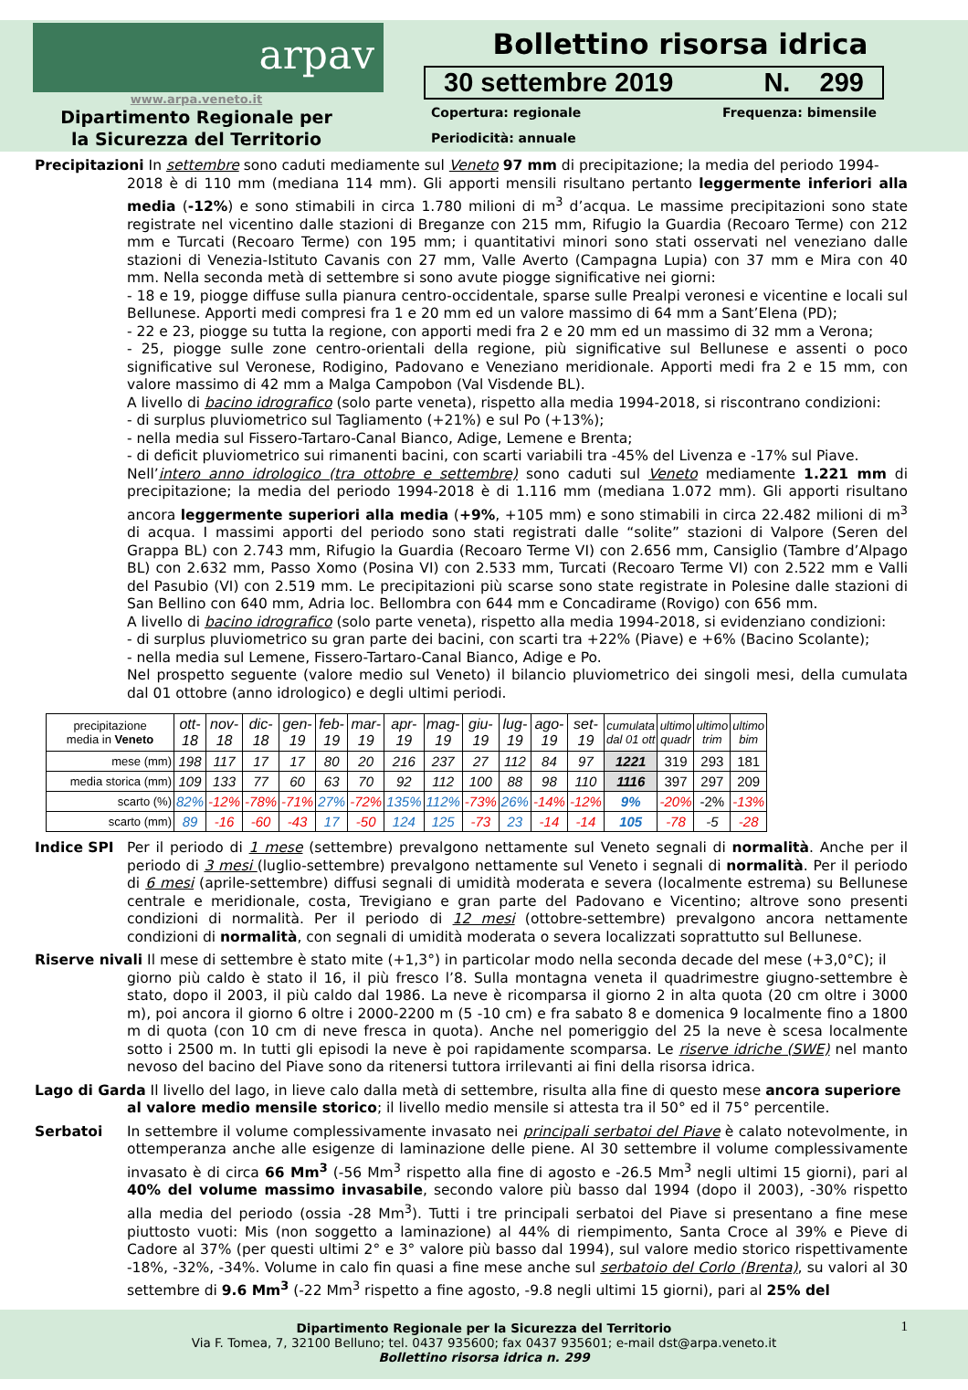arpav
www.arpa.veneto.it
Dipartimento Regionale per
la Sicurezza del Territorio
Bollettino risorsa idrica
30 settembre 2019 N. 299
Copertura: regionale Frequenza: bimensile
Periodicità: annuale
Precipitazioni In settembre sono caduti mediamente sul Veneto 97 mm di precipitazione; la media del periodo 1994-
2018 è di 110 mm (mediana 114 mm). Gli apporti mensili risultano pertanto leggermente inferiori alla media (-12%) e sono stimabili in circa 1.780 milioni di m<sup>3</sup> d’acqua. Le massime precipitazioni sono state registrate nel vicentino dalle stazioni di Breganze con 215 mm, Rifugio la Guardia (Recoaro Terme) con 212 mm e Turcati (Recoaro Terme) con 195 mm; i quantitativi minori sono stati osservati nel veneziano dalle stazioni di Venezia-Istituto Cavanis con 27 mm, Valle Averto (Campagna Lupia) con 37 mm e Mira con 40 mm. Nella seconda metà di settembre si sono avute piogge significative nei giorni:
- 18 e 19, piogge diffuse sulla pianura centro-occidentale, sparse sulle Prealpi veronesi e vicentine e locali sul Bellunese. Apporti medi compresi fra 1 e 20 mm ed un valore massimo di 64 mm a Sant’Elena (PD);
- 22 e 23, piogge su tutta la regione, con apporti medi fra 2 e 20 mm ed un massimo di 32 mm a Verona;
- 25, piogge sulle zone centro-orientali della regione, più significative sul Bellunese e assenti o poco significative sul Veronese, Rodigino, Padovano e Veneziano meridionale. Apporti medi fra 2 e 15 mm, con valore massimo di 42 mm a Malga Campobon (Val Visdende BL).
A livello di bacino idrografico (solo parte veneta), rispetto alla media 1994-2018, si riscontrano condizioni:
- di surplus pluviometrico sul Tagliamento (+21%) e sul Po (+13%);
- nella media sul Fissero-Tartaro-Canal Bianco, Adige, Lemene e Brenta;
- di deficit pluviometrico sui rimanenti bacini, con scarti variabili tra -45% del Livenza e -17% sul Piave.
Nell’intero anno idrologico (tra ottobre e settembre) sono caduti sul Veneto mediamente 1.221 mm di precipitazione; la media del periodo 1994-2018 è di 1.116 mm (mediana 1.072 mm). Gli apporti risultano ancora leggermente superiori alla media (+9%, +105 mm) e sono stimabili in circa 22.482 milioni di m<sup>3</sup> di acqua. I massimi apporti del periodo sono stati registrati dalle “solite” stazioni di Valpore (Seren del Grappa BL) con 2.743 mm, Rifugio la Guardia (Recoaro Terme VI) con 2.656 mm, Cansiglio (Tambre d’Alpago BL) con 2.632 mm, Passo Xomo (Posina VI) con 2.533 mm, Turcati (Recoaro Terme VI) con 2.522 mm e Valli del Pasubio (VI) con 2.519 mm. Le precipitazioni più scarse sono state registrate in Polesine dalle stazioni di San Bellino con 640 mm, Adria loc. Bellombra con 644 mm e Concadirame (Rovigo) con 656 mm.
A livello di bacino idrografico (solo parte veneta), rispetto alla media 1994-2018, si evidenziano condizioni:
- di surplus pluviometrico su gran parte dei bacini, con scarti tra +22% (Piave) e +6% (Bacino Scolante);
- nella media sul Lemene, Fissero-Tartaro-Canal Bianco, Adige e Po.
Nel prospetto seguente (valore medio sul Veneto) il bilancio pluviometrico dei singoli mesi, della cumulata dal 01 ottobre (anno idrologico) e degli ultimi periodi.
| precipitazione media in Veneto | ott- 18 | nov- 18 | dic- 18 | gen- 19 | feb- 19 | mar- 19 | apr- 19 | mag- 19 | giu- 19 | lug- 19 | ago- 19 | set- 19 | cumulata dal 01 ott | ultimo quadr | ultimo trim | ultimo bim |
| --- | --- | --- | --- | --- | --- | --- | --- | --- | --- | --- | --- | --- | --- | --- | --- | --- |
| mese (mm) | 198 | 117 | 17 | 17 | 80 | 20 | 216 | 237 | 27 | 112 | 84 | 97 | 1221 | 319 | 293 | 181 |
| media storica (mm) | 109 | 133 | 77 | 60 | 63 | 70 | 92 | 112 | 100 | 88 | 98 | 110 | 1116 | 397 | 297 | 209 |
| scarto (%) | 82% | -12% | -78% | -71% | 27% | -72% | 135% | 112% | -73% | 26% | -14% | -12% | 9% | -20% | -2% | -13% |
| scarto (mm) | 89 | -16 | -60 | -43 | 17 | -50 | 124 | 125 | -73 | 23 | -14 | -14 | 105 | -78 | -5 | -28 |
Indice SPI Per il periodo di 1 mese (settembre) prevalgono nettamente sul Veneto segnali di normalità. Anche per il periodo di 3 mesi (luglio-settembre) prevalgono nettamente sul Veneto i segnali di normalità. Per il periodo di 6 mesi (aprile-settembre) diffusi segnali di umidità moderata e severa (localmente estrema) su Bellunese centrale e meridionale, costa, Trevigiano e gran parte del Padovano e Vicentino; altrove sono presenti condizioni di normalità. Per il periodo di 12 mesi (ottobre-settembre) prevalgono ancora nettamente condizioni di normalità, con segnali di umidità moderata o severa localizzati soprattutto sul Bellunese.
Riserve nivali Il mese di settembre è stato mite (+1,3°) in particolar modo nella seconda decade del mese (+3,0°C); il
giorno più caldo è stato il 16, il più fresco l’8. Sulla montagna veneta il quadrimestre giugno-settembre è stato, dopo il 2003, il più caldo dal 1986. La neve è ricomparsa il giorno 2 in alta quota (20 cm oltre i 3000 m), poi ancora il giorno 6 oltre i 2000-2200 m (5 -10 cm) e fra sabato 8 e domenica 9 localmente fino a 1800 m di quota (con 10 cm di neve fresca in quota). Anche nel pomeriggio del 25 la neve è scesa localmente sotto i 2500 m. In tutti gli episodi la neve è poi rapidamente scomparsa. Le riserve idriche (SWE) nel manto nevoso del bacino del Piave sono da ritenersi tuttora irrilevanti ai fini della risorsa idrica.
Lago di Garda Il livello del lago, in lieve calo dalla metà di settembre, risulta alla fine di questo mese ancora superiore
al valore medio mensile storico; il livello medio mensile si attesta tra il 50° ed il 75° percentile.
Serbatoi In settembre il volume complessivamente invasato nei principali serbatoi del Piave è calato notevolmente, in ottemperanza anche alle esigenze di laminazione delle piene. Al 30 settembre il volume complessivamente invasato è di circa 66 Mm<sup>3</sup> (-56 Mm<sup>3</sup> rispetto alla fine di agosto e -26.5 Mm<sup>3</sup> negli ultimi 15 giorni), pari al 40% del volume massimo invasabile, secondo valore più basso dal 1994 (dopo il 2003), -30% rispetto alla media del periodo (ossia -28 Mm<sup>3</sup>). Tutti i tre principali serbatoi del Piave si presentano a fine mese piuttosto vuoti: Mis (non soggetto a laminazione) al 44% di riempimento, Santa Croce al 39% e Pieve di Cadore al 37% (per questi ultimi 2° e 3° valore più basso dal 1994), sul valore medio storico rispettivamente -18%, -32%, -34%. Volume in calo fin quasi a fine mese anche sul serbatoio del Corlo (Brenta), su valori al 30 settembre di 9.6 Mm<sup>3</sup> (-22 Mm<sup>3</sup> rispetto a fine agosto, -9.8 negli ultimi 15 giorni), pari al 25% del
1
Dipartimento Regionale per la Sicurezza del Territorio
Via F. Tomea, 7, 32100 Belluno; tel. 0437 935600; fax 0437 935601; e-mail dst@arpa.veneto.it
Bollettino risorsa idrica n. 299